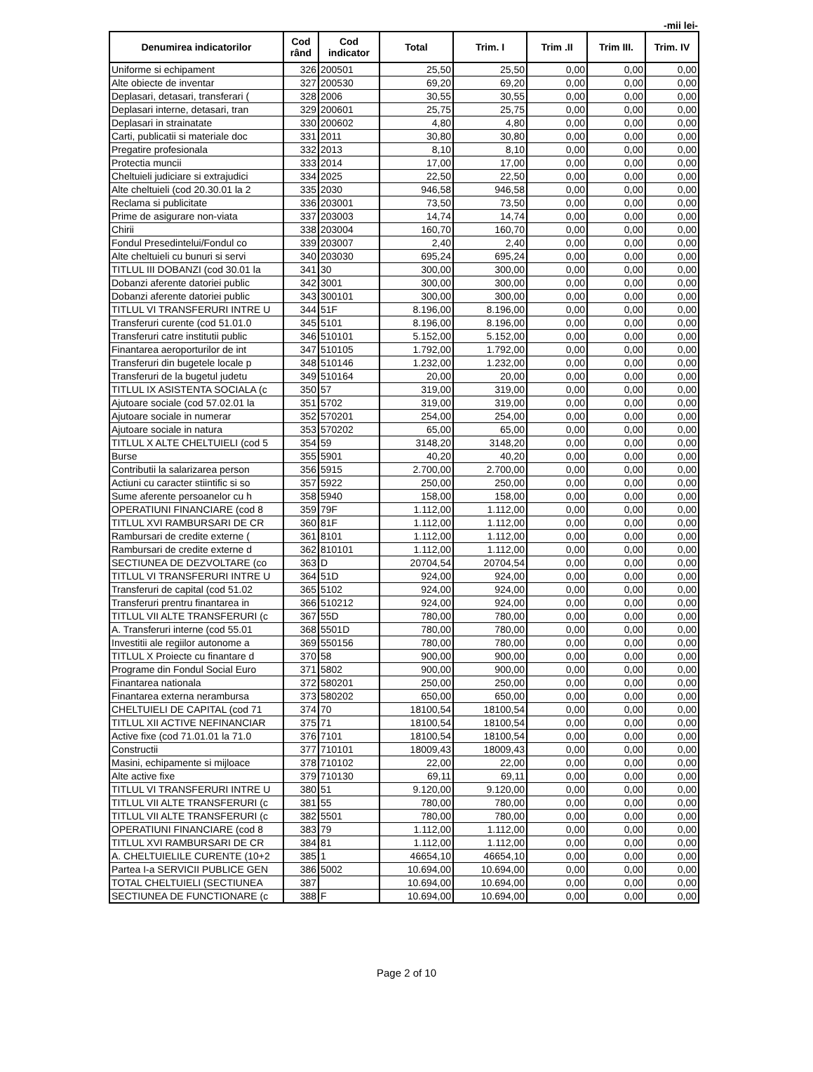-mii lei-
| Denumirea indicatorilor | Cod rând | Cod indicator | Total | Trim. I | Trim .II | Trim III. | Trim. IV |
| --- | --- | --- | --- | --- | --- | --- | --- |
| Uniforme si echipament | 326 | 200501 | 25,50 | 25,50 | 0,00 | 0,00 | 0,00 |
| Alte obiecte de inventar | 327 | 200530 | 69,20 | 69,20 | 0,00 | 0,00 | 0,00 |
| Deplasari, detasari, transferari ( | 328 | 2006 | 30,55 | 30,55 | 0,00 | 0,00 | 0,00 |
| Deplasari interne, detasari, tran | 329 | 200601 | 25,75 | 25,75 | 0,00 | 0,00 | 0,00 |
| Deplasari in strainatate | 330 | 200602 | 4,80 | 4,80 | 0,00 | 0,00 | 0,00 |
| Carti, publicatii si materiale doc | 331 | 2011 | 30,80 | 30,80 | 0,00 | 0,00 | 0,00 |
| Pregatire profesionala | 332 | 2013 | 8,10 | 8,10 | 0,00 | 0,00 | 0,00 |
| Protectia muncii | 333 | 2014 | 17,00 | 17,00 | 0,00 | 0,00 | 0,00 |
| Cheltuieli judiciare si extrajudici | 334 | 2025 | 22,50 | 22,50 | 0,00 | 0,00 | 0,00 |
| Alte cheltuieli (cod 20.30.01 la 2 | 335 | 2030 | 946,58 | 946,58 | 0,00 | 0,00 | 0,00 |
| Reclama si publicitate | 336 | 203001 | 73,50 | 73,50 | 0,00 | 0,00 | 0,00 |
| Prime de asigurare non-viata | 337 | 203003 | 14,74 | 14,74 | 0,00 | 0,00 | 0,00 |
| Chirii | 338 | 203004 | 160,70 | 160,70 | 0,00 | 0,00 | 0,00 |
| Fondul Presedintelui/Fondul co | 339 | 203007 | 2,40 | 2,40 | 0,00 | 0,00 | 0,00 |
| Alte cheltuieli cu bunuri si servi | 340 | 203030 | 695,24 | 695,24 | 0,00 | 0,00 | 0,00 |
| TITLUL III DOBANZI (cod 30.01 la | 341 | 30 | 300,00 | 300,00 | 0,00 | 0,00 | 0,00 |
| Dobanzi aferente datoriei public | 342 | 3001 | 300,00 | 300,00 | 0,00 | 0,00 | 0,00 |
| Dobanzi aferente datoriei public | 343 | 300101 | 300,00 | 300,00 | 0,00 | 0,00 | 0,00 |
| TITLUL VI TRANSFERURI INTRE U | 344 | 51F | 8.196,00 | 8.196,00 | 0,00 | 0,00 | 0,00 |
| Transferuri curente (cod 51.01.0 | 345 | 5101 | 8.196,00 | 8.196,00 | 0,00 | 0,00 | 0,00 |
| Transferuri catre institutii public | 346 | 510101 | 5.152,00 | 5.152,00 | 0,00 | 0,00 | 0,00 |
| Finantarea aeroporturilor de int | 347 | 510105 | 1.792,00 | 1.792,00 | 0,00 | 0,00 | 0,00 |
| Transferuri din bugetele locale p | 348 | 510146 | 1.232,00 | 1.232,00 | 0,00 | 0,00 | 0,00 |
| Transferuri de la bugetul judetu | 349 | 510164 | 20,00 | 20,00 | 0,00 | 0,00 | 0,00 |
| TITLUL IX ASISTENTA SOCIALA (c | 350 | 57 | 319,00 | 319,00 | 0,00 | 0,00 | 0,00 |
| Ajutoare sociale (cod 57.02.01 la | 351 | 5702 | 319,00 | 319,00 | 0,00 | 0,00 | 0,00 |
| Ajutoare sociale in numerar | 352 | 570201 | 254,00 | 254,00 | 0,00 | 0,00 | 0,00 |
| Ajutoare sociale in natura | 353 | 570202 | 65,00 | 65,00 | 0,00 | 0,00 | 0,00 |
| TITLUL X ALTE CHELTUIELI (cod 5 | 354 | 59 | 3148,20 | 3148,20 | 0,00 | 0,00 | 0,00 |
| Burse | 355 | 5901 | 40,20 | 40,20 | 0,00 | 0,00 | 0,00 |
| Contributii la salarizarea person | 356 | 5915 | 2.700,00 | 2.700,00 | 0,00 | 0,00 | 0,00 |
| Actiuni cu caracter stiintific si so | 357 | 5922 | 250,00 | 250,00 | 0,00 | 0,00 | 0,00 |
| Sume aferente persoanelor cu h | 358 | 5940 | 158,00 | 158,00 | 0,00 | 0,00 | 0,00 |
| OPERATIUNI FINANCIARE (cod 8 | 359 | 79F | 1.112,00 | 1.112,00 | 0,00 | 0,00 | 0,00 |
| TITLUL XVI RAMBURSARI DE CR | 360 | 81F | 1.112,00 | 1.112,00 | 0,00 | 0,00 | 0,00 |
| Rambursari de credite externe ( | 361 | 8101 | 1.112,00 | 1.112,00 | 0,00 | 0,00 | 0,00 |
| Rambursari de credite externe d | 362 | 810101 | 1.112,00 | 1.112,00 | 0,00 | 0,00 | 0,00 |
| SECTIUNEA DE DEZVOLTARE (co | 363 | D | 20704,54 | 20704,54 | 0,00 | 0,00 | 0,00 |
| TITLUL VI TRANSFERURI INTRE U | 364 | 51D | 924,00 | 924,00 | 0,00 | 0,00 | 0,00 |
| Transferuri de capital (cod 51.02 | 365 | 5102 | 924,00 | 924,00 | 0,00 | 0,00 | 0,00 |
| Transferuri prentru finantarea in | 366 | 510212 | 924,00 | 924,00 | 0,00 | 0,00 | 0,00 |
| TITLUL VII ALTE TRANSFERURI (c | 367 | 55D | 780,00 | 780,00 | 0,00 | 0,00 | 0,00 |
| A. Transferuri interne (cod 55.01 | 368 | 5501D | 780,00 | 780,00 | 0,00 | 0,00 | 0,00 |
| Investitii ale regiilor autonome a | 369 | 550156 | 780,00 | 780,00 | 0,00 | 0,00 | 0,00 |
| TITLUL X Proiecte cu finantare d | 370 | 58 | 900,00 | 900,00 | 0,00 | 0,00 | 0,00 |
| Programe din Fondul Social Euro | 371 | 5802 | 900,00 | 900,00 | 0,00 | 0,00 | 0,00 |
| Finantarea nationala | 372 | 580201 | 250,00 | 250,00 | 0,00 | 0,00 | 0,00 |
| Finantarea externa nerambursa | 373 | 580202 | 650,00 | 650,00 | 0,00 | 0,00 | 0,00 |
| CHELTUIELI DE CAPITAL (cod 71 | 374 | 70 | 18100,54 | 18100,54 | 0,00 | 0,00 | 0,00 |
| TITLUL XII ACTIVE NEFINANCIAR | 375 | 71 | 18100,54 | 18100,54 | 0,00 | 0,00 | 0,00 |
| Active fixe (cod 71.01.01 la 71.0 | 376 | 7101 | 18100,54 | 18100,54 | 0,00 | 0,00 | 0,00 |
| Constructii | 377 | 710101 | 18009,43 | 18009,43 | 0,00 | 0,00 | 0,00 |
| Masini, echipamente si mijloace | 378 | 710102 | 22,00 | 22,00 | 0,00 | 0,00 | 0,00 |
| Alte active fixe | 379 | 710130 | 69,11 | 69,11 | 0,00 | 0,00 | 0,00 |
| TITLUL VI TRANSFERURI INTRE U | 380 | 51 | 9.120,00 | 9.120,00 | 0,00 | 0,00 | 0,00 |
| TITLUL VII ALTE TRANSFERURI (c | 381 | 55 | 780,00 | 780,00 | 0,00 | 0,00 | 0,00 |
| TITLUL VII ALTE TRANSFERURI (c | 382 | 5501 | 780,00 | 780,00 | 0,00 | 0,00 | 0,00 |
| OPERATIUNI FINANCIARE (cod 8 | 383 | 79 | 1.112,00 | 1.112,00 | 0,00 | 0,00 | 0,00 |
| TITLUL XVI RAMBURSARI DE CR | 384 | 81 | 1.112,00 | 1.112,00 | 0,00 | 0,00 | 0,00 |
| A. CHELTUIELILE CURENTE (10+2 | 385 | 1 | 46654,10 | 46654,10 | 0,00 | 0,00 | 0,00 |
| Partea I-a SERVICII PUBLICE GEN | 386 | 5002 | 10.694,00 | 10.694,00 | 0,00 | 0,00 | 0,00 |
| TOTAL CHELTUIELI (SECTIUNEA | 387 | | 10.694,00 | 10.694,00 | 0,00 | 0,00 | 0,00 |
| SECTIUNEA DE FUNCTIONARE (c | 388 | F | 10.694,00 | 10.694,00 | 0,00 | 0,00 | 0,00 |
Page 2 of 10